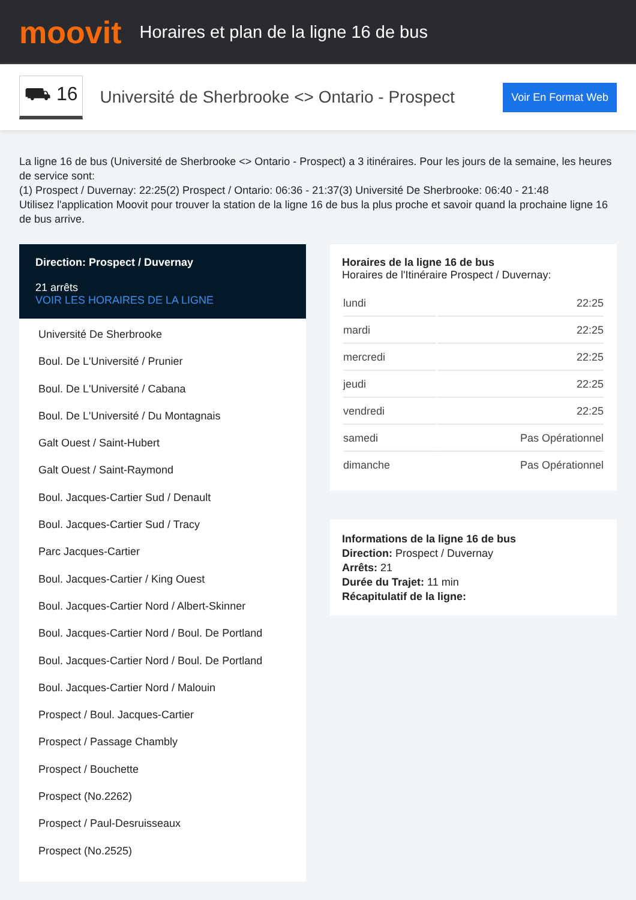moovit
Horaires et plan de la ligne 16 de bus
⛟ 16
Université de Sherbrooke <> Ontario - Prospect
Voir En Format Web
La ligne 16 de bus (Université de Sherbrooke <> Ontario - Prospect) a 3 itinéraires. Pour les jours de la semaine, les heures de service sont:
(1) Prospect / Duvernay: 22:25(2) Prospect / Ontario: 06:36 - 21:37(3) Université De Sherbrooke: 06:40 - 21:48
Utilisez l'application Moovit pour trouver la station de la ligne 16 de bus la plus proche et savoir quand la prochaine ligne 16 de bus arrive.
Direction: Prospect / Duvernay
21 arrêts
VOIR LES HORAIRES DE LA LIGNE
Université De Sherbrooke
Boul. De L'Université / Prunier
Boul. De L'Université / Cabana
Boul. De L'Université / Du Montagnais
Galt Ouest / Saint-Hubert
Galt Ouest / Saint-Raymond
Boul. Jacques-Cartier Sud / Denault
Boul. Jacques-Cartier Sud / Tracy
Parc Jacques-Cartier
Boul. Jacques-Cartier / King Ouest
Boul. Jacques-Cartier Nord / Albert-Skinner
Boul. Jacques-Cartier Nord / Boul. De Portland
Boul. Jacques-Cartier Nord / Boul. De Portland
Boul. Jacques-Cartier Nord / Malouin
Prospect / Boul. Jacques-Cartier
Prospect / Passage Chambly
Prospect / Bouchette
Prospect (No.2262)
Prospect / Paul-Desruisseaux
Prospect (No.2525)
Horaires de la ligne 16 de bus
Horaires de l'Itinéraire Prospect / Duvernay:
| lundi | 22:25 |
| mardi | 22:25 |
| mercredi | 22:25 |
| jeudi | 22:25 |
| vendredi | 22:25 |
| samedi | Pas Opérationnel |
| dimanche | Pas Opérationnel |
Informations de la ligne 16 de bus
Direction: Prospect / Duvernay
Arrêts: 21
Durée du Trajet: 11 min
Récapitulatif de la ligne: